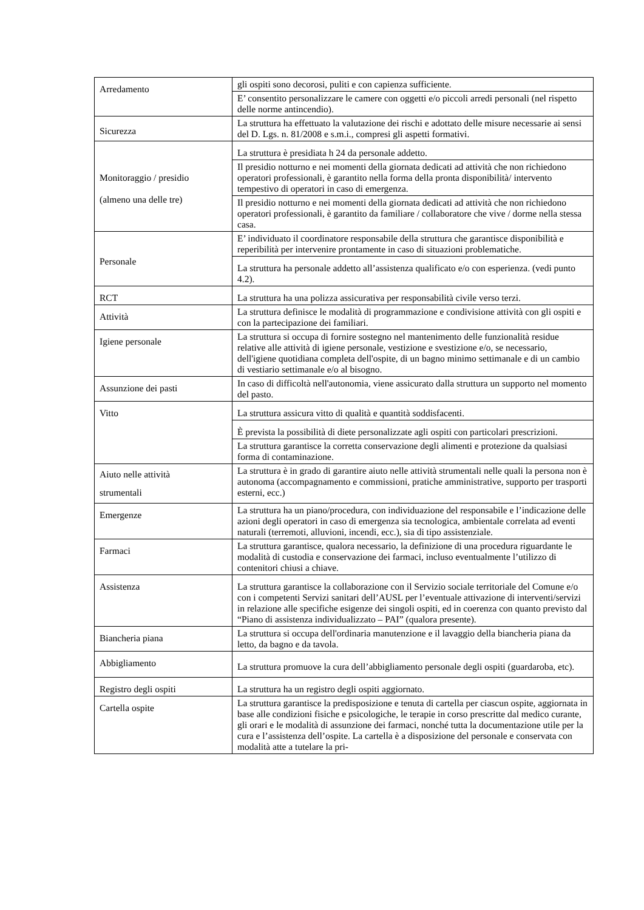| Arredamento | gli ospiti sono decorosi, puliti e con capienza sufficiente. |
| | E’ consentito personalizzare le camere con oggetti e/o piccoli arredi personali (nel rispetto delle norme antincendio). |
| Sicurezza | La struttura ha effettuato la valutazione dei rischi e adottato delle misure necessarie ai sensi del D. Lgs. n. 81/2008 e s.m.i., compresi gli aspetti formativi. |
| Monitoraggio / presidio (almeno una delle tre) | La struttura è presidiata h 24 da personale addetto. |
| | Il presidio notturno e nei momenti della giornata dedicati ad attività che non richiedono operatori professionali, è garantito nella forma della pronta disponibilità/ intervento tempestivo di operatori in caso di emergenza. |
| | Il presidio notturno e nei momenti della giornata dedicati ad attività che non richiedono operatori professionali, è garantito da familiare / collaboratore che vive / dorme nella stessa casa. |
| Personale | E’ individuato il coordinatore responsabile della struttura che garantisce disponibilità e reperibilità per intervenire prontamente in caso di situazioni problematiche. |
| | La struttura ha personale addetto all’assistenza qualificato e/o con esperienza. (vedi punto 4.2). |
| RCT | La struttura ha una polizza assicurativa per responsabilità civile verso terzi. |
| Attività | La struttura definisce le modalità di programmazione e condivisione attività con gli ospiti e con la partecipazione dei familiari. |
| Igiene personale | La struttura si occupa di fornire sostegno nel mantenimento delle funzionalità residue relative alle attività di igiene personale, vestizione e svestizione e/o, se necessario, dell'igiene quotidiana completa dell'ospite, di un bagno minimo settimanale e di un cambio di vestiario settimanale e/o al bisogno. |
| Assunzione dei pasti | In caso di difficoltà nell'autonomia, viene assicurato dalla struttura un supporto nel momento del pasto. |
| Vitto | La struttura assicura vitto di qualità e quantità soddisfacenti. |
| | È prevista la possibilità di diete personalizzate agli ospiti con particolari prescrizioni. |
| | La struttura garantisce la corretta conservazione degli alimenti e protezione da qualsiasi forma di contaminazione. |
| Aiuto nelle attività strumentali | La struttura è in grado di garantire aiuto nelle attività strumentali nelle quali la persona non è autonoma (accompagnamento e commissioni, pratiche amministrative, supporto per trasporti esterni, ecc.) |
| Emergenze | La struttura ha un piano/procedura, con individuazione del responsabile e l’indicazione delle azioni degli operatori in caso di emergenza sia tecnologica, ambientale correlata ad eventi naturali (terremoti, alluvioni, incendi, ecc.), sia di tipo assistenziale. |
| Farmaci | La struttura garantisce, qualora necessario, la definizione di una procedura riguardante le modalità di custodia e conservazione dei farmaci, incluso eventualmente l’utilizzo di contenitori chiusi a chiave. |
| Assistenza | La struttura garantisce la collaborazione con il Servizio sociale territoriale del Comune e/o con i competenti Servizi sanitari dell’AUSL per l’eventuale attivazione di interventi/servizi in relazione alle specifiche esigenze dei singoli ospiti, ed in coerenza con quanto previsto dal “Piano di assistenza individualizzato – PAI” (qualora presente). |
| Biancheria piana | La struttura si occupa dell'ordinaria manutenzione e il lavaggio della biancheria piana da letto, da bagno e da tavola. |
| Abbigliamento | La struttura promuove la cura dell’abbigliamento personale degli ospiti (guardaroba, etc). |
| Registro degli ospiti | La struttura ha un registro degli ospiti aggiornato. |
| Cartella ospite | La struttura garantisce la predisposizione e tenuta di cartella per ciascun ospite, aggiornata in base alle condizioni fisiche e psicologiche, le terapie in corso prescritte dal medico curante, gli orari e le modalità di assunzione dei farmaci, nonché tutta la documentazione utile per la cura e l’assistenza dell’ospite. La cartella è a disposizione del personale e conservata con modalità atte a tutelare la pri- |